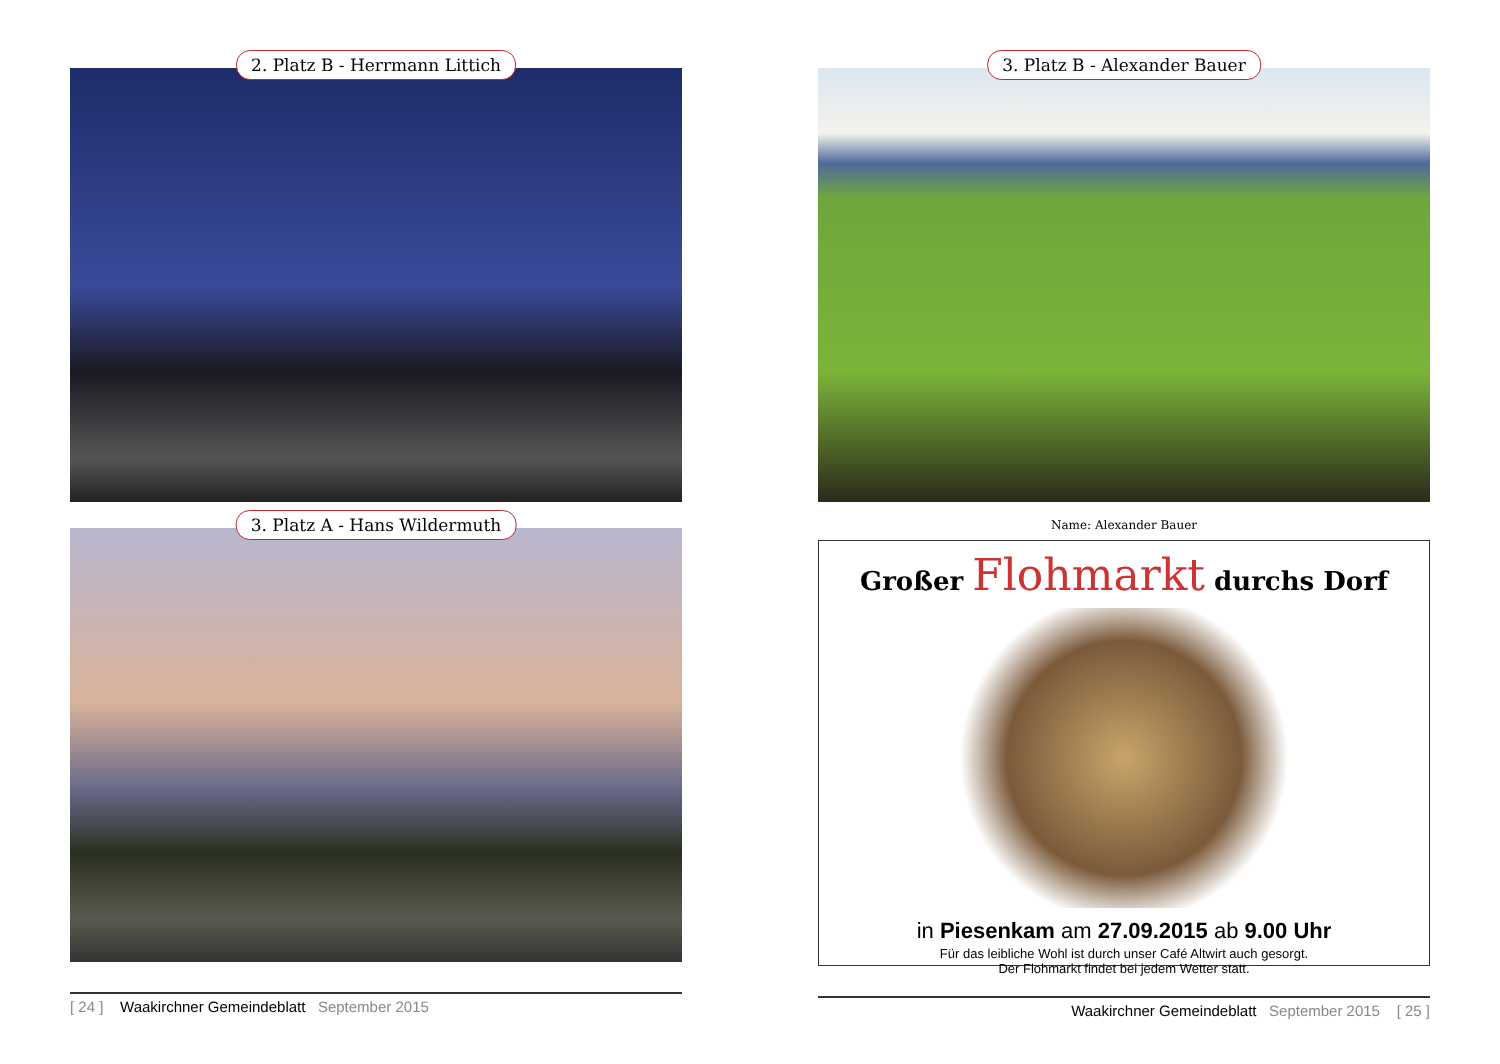2. Platz B - Herrmann Littich
3. Platz A - Hans Wildermuth
[ 24 ] Waakirchner Gemeindeblatt September 2015
3. Platz B - Alexander Bauer
Name: Alexander Bauer
Großer Flohmarkt durchs Dorf
in Piesenkam am 27.09.2015 ab 9.00 Uhr
Für das leibliche Wohl ist durch unser Café Altwirt auch gesorgt.
Der Flohmarkt findet bei jedem Wetter statt.
Waakirchner Gemeindeblatt September 2015 [ 25 ]